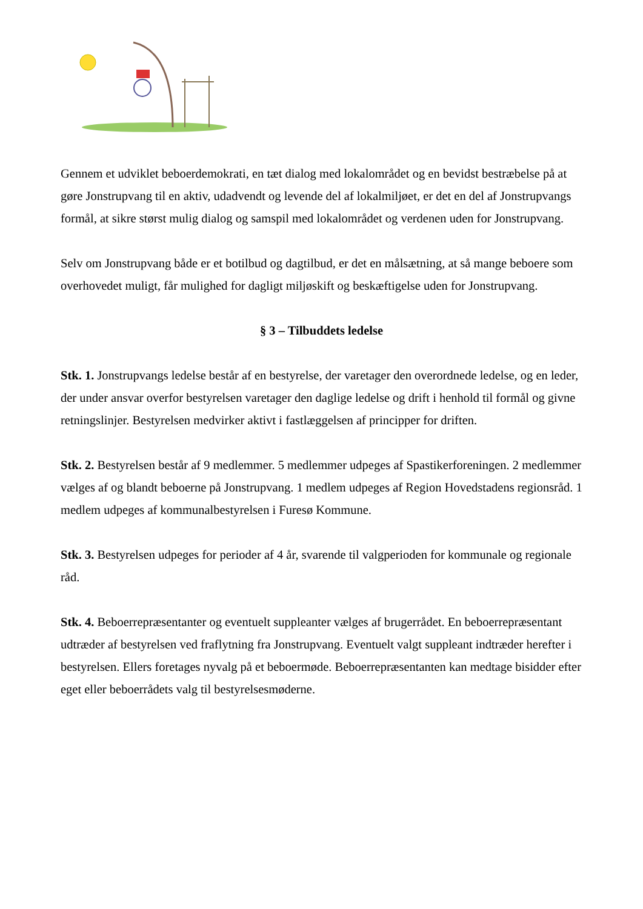Gennem et udviklet beboerdemokrati, en tæt dialog med lokalområdet og en bevidst bestræbelse på at gøre Jonstrupvang til en aktiv, udadvendt og levende del af lokalmiljøet, er det en del af Jonstrupvangs formål, at sikre størst mulig dialog og samspil med lokalområdet og verdenen uden for Jonstrupvang.
Selv om Jonstrupvang både er et botilbud og dagtilbud, er det en målsætning, at så mange beboere som overhovedet muligt, får mulighed for dagligt miljøskift og beskæftigelse uden for Jonstrupvang.
§ 3 – Tilbuddets ledelse
Stk. 1. Jonstrupvangs ledelse består af en bestyrelse, der varetager den overordnede ledelse, og en leder, der under ansvar overfor bestyrelsen varetager den daglige ledelse og drift i henhold til formål og givne retningslinjer. Bestyrelsen medvirker aktivt i fastlæggelsen af principper for driften.
Stk. 2. Bestyrelsen består af 9 medlemmer. 5 medlemmer udpeges af Spastikerforeningen. 2 medlemmer vælges af og blandt beboerne på Jonstrupvang. 1 medlem udpeges af Region Hovedstadens regionsråd. 1 medlem udpeges af kommunalbestyrelsen i Furesø Kommune.
Stk. 3. Bestyrelsen udpeges for perioder af 4 år, svarende til valgperioden for kommunale og regionale råd.
Stk. 4. Beboerrepræsentanter og eventuelt suppleanter vælges af brugerrådet. En beboerrepræsentant udtræder af bestyrelsen ved fraflytning fra Jonstrupvang. Eventuelt valgt suppleant indtræder herefter i bestyrelsen. Ellers foretages nyvalg på et beboermøde. Beboerrepræsentanten kan medtage bisidder efter eget eller beboerrådets valg til bestyrelsesmøderne.